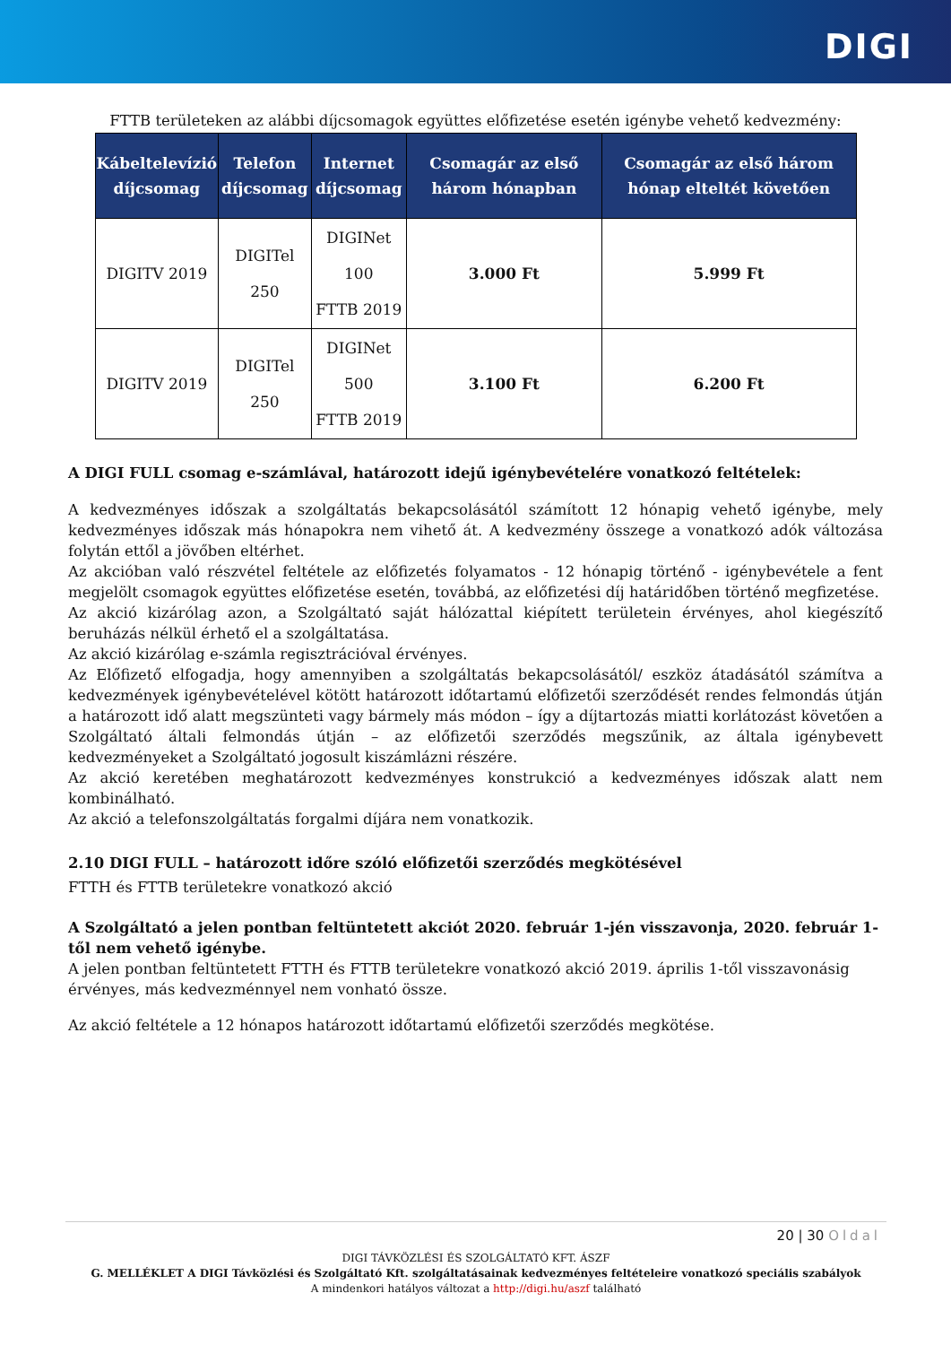DIGI
FTTB területeken az alábbi díjcsomagok együttes előfizetése esetén igénybe vehető kedvezmény:
| Kábeltelevízió díjcsomag | Telefon díjcsomag | Internet díjcsomag | Csomagár az első három hónapban | Csomagár az első három hónap elteltét követően |
| --- | --- | --- | --- | --- |
| DIGITV 2019 | DIGITel 250 | DIGINet 100 FTTB 2019 | 3.000 Ft | 5.999 Ft |
| DIGITV 2019 | DIGITel 250 | DIGINet 500 FTTB 2019 | 3.100 Ft | 6.200 Ft |
A DIGI FULL csomag e-számlával, határozott idejű igénybevételére vonatkozó feltételek:
A kedvezményes időszak a szolgáltatás bekapcsolásától számított 12 hónapig vehető igénybe, mely kedvezményes időszak más hónapokra nem vihető át. A kedvezmény összege a vonatkozó adók változása folytán ettől a jövőben eltérhet.
Az akcióban való részvétel feltétele az előfizetés folyamatos - 12 hónapig történő - igénybevétele a fent megjelölt csomagok együttes előfizetése esetén, továbbá, az előfizetési díj határidőben történő megfizetése.
Az akció kizárólag azon, a Szolgáltató saját hálózattal kiépített területein érvényes, ahol kiegészítő beruházás nélkül érhető el a szolgáltatása.
Az akció kizárólag e-számla regisztrációval érvényes.
Az Előfizető elfogadja, hogy amennyiben a szolgáltatás bekapcsolásától/ eszköz átadásától számítva a kedvezmények igénybevételével kötött határozott időtartamú előfizetői szerződését rendes felmondás útján a határozott idő alatt megszünteti vagy bármely más módon – így a díjtartozás miatti korlátozást követően a Szolgáltató általi felmondás útján – az előfizetői szerződés megszűnik, az általa igénybevett kedvezményeket a Szolgáltató jogosult kiszámlázni részére.
Az akció keretében meghatározott kedvezményes konstrukció a kedvezményes időszak alatt nem kombinálható.
Az akció a telefonszolgáltatás forgalmi díjára nem vonatkozik.
2.10 DIGI FULL – határozott időre szóló előfizetői szerződés megkötésével
FTTH és FTTB területekre vonatkozó akció
A Szolgáltató a jelen pontban feltüntetett akciót 2020. február 1-jén visszavonja, 2020. február 1-től nem vehető igénybe.
A jelen pontban feltüntetett FTTH és FTTB területekre vonatkozó akció 2019. április 1-től visszavonásig érvényes, más kedvezménnyel nem vonható össze.
Az akció feltétele a 12 hónapos határozott időtartamú előfizetői szerződés megkötése.
20 | 30 Oldal
DIGI TÁVKÖZLÉSI ÉS SZOLGÁLTATÓ KFT. ÁSZF
G. MELLÉKLET A DIGI Távközlési és Szolgáltató Kft. szolgáltatásainak kedvezményes feltételeire vonatkozó speciális szabályok
A mindenkori hatályos változat a http://digi.hu/aszf található